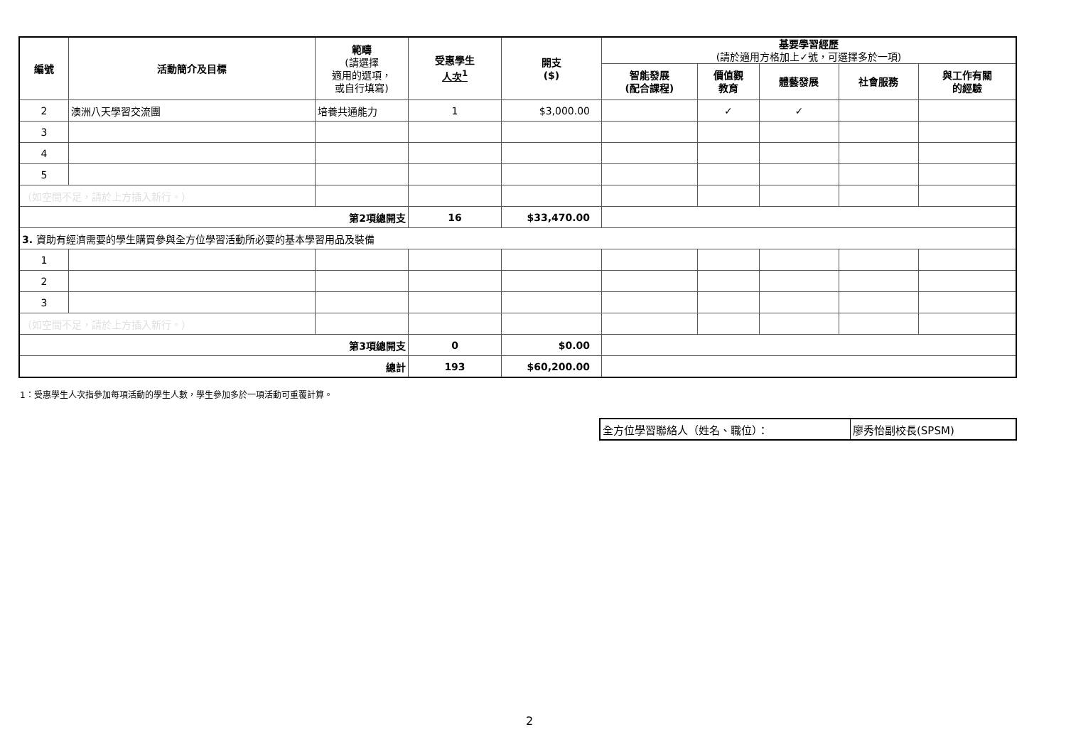| 編號 | 活動簡介及目標 | 範疇 (請選擇 適用的選項， 或自行填寫) | 受惠學生 人次<sup>1</sup> | 開支 ($) | 基要學習經歷 (請於適用方格加上✓號，可選擇多於一項) | | | | |
| --- | --- | --- | --- | --- | --- | --- | --- | --- | --- |
| | | | | | 智能發展 (配合課程) | 價值觀 教育 | 體藝發展 | 社會服務 | 與工作有關 的經驗 |
| 2 | 澳洲八天學習交流團 | 培養共通能力 | 1 | $3,000.00 | | ✓ | ✓ | | |
| 3 | | | | | | | | | |
| 4 | | | | | | | | | |
| 5 | | | | | | | | | |
| （如空間不足，請於上方插入新行。） | | | | | | | | | |
| 第2項總開支 | | | 16 | $33,470.00 | | | | | |
| 3. 資助有經濟需要的學生購買參與全方位學習活動所必要的基本學習用品及裝備 | | | | | | | | | |
| 1 | | | | | | | | | |
| 2 | | | | | | | | | |
| 3 | | | | | | | | | |
| （如空間不足，請於上方插入新行。） | | | | | | | | | |
| 第3項總開支 | | | 0 | $0.00 | | | | | |
| 總計 | | | 193 | $60,200.00 | | | | | |
1：受惠學生人次指參加每項活動的學生人數，學生參加多於一項活動可重覆計算。
| 全方位學習聯絡人（姓名、職位）： | 廖秀怡副校長(SPSM) |
2